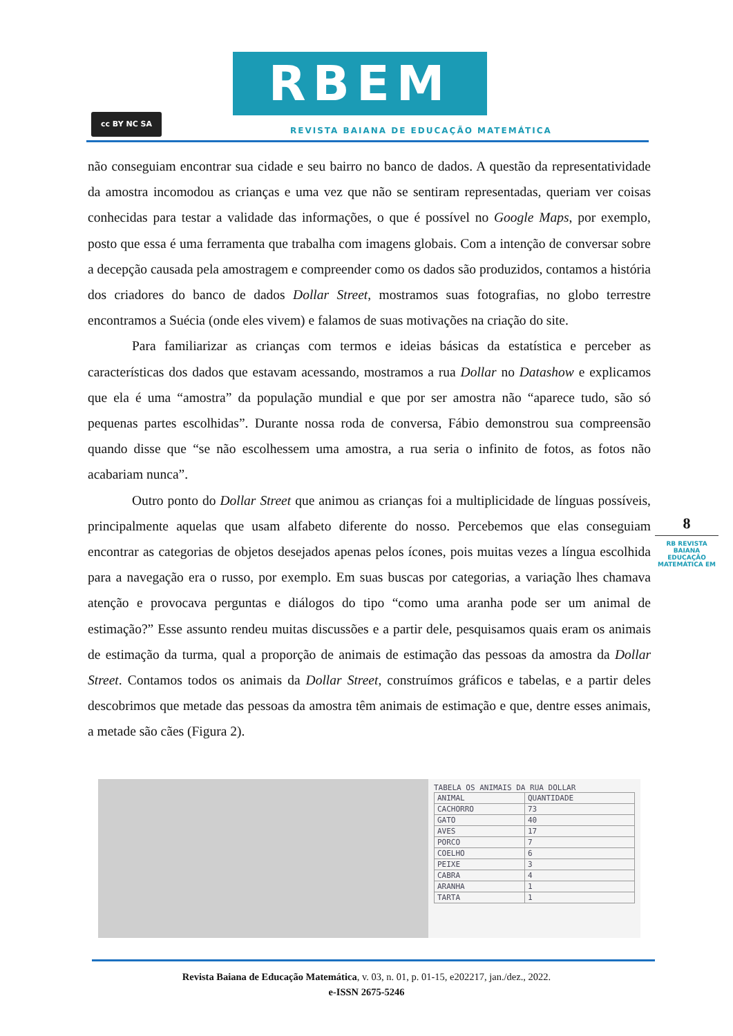cc BY NC SA
RBEM
REVISTA BAIANA DE EDUCAÇÃO MATEMÁTICA
não conseguiam encontrar sua cidade e seu bairro no banco de dados. A questão da representatividade da amostra incomodou as crianças e uma vez que não se sentiram representadas, queriam ver coisas conhecidas para testar a validade das informações, o que é possível no Google Maps, por exemplo, posto que essa é uma ferramenta que trabalha com imagens globais. Com a intenção de conversar sobre a decepção causada pela amostragem e compreender como os dados são produzidos, contamos a história dos criadores do banco de dados Dollar Street, mostramos suas fotografias, no globo terrestre encontramos a Suécia (onde eles vivem) e falamos de suas motivações na criação do site.
Para familiarizar as crianças com termos e ideias básicas da estatística e perceber as características dos dados que estavam acessando, mostramos a rua Dollar no Datashow e explicamos que ela é uma “amostra” da população mundial e que por ser amostra não “aparece tudo, são só pequenas partes escolhidas”. Durante nossa roda de conversa, Fábio demonstrou sua compreensão quando disse que “se não escolhessem uma amostra, a rua seria o infinito de fotos, as fotos não acabariam nunca”.
Outro ponto do Dollar Street que animou as crianças foi a multiplicidade de línguas possíveis, principalmente aquelas que usam alfabeto diferente do nosso. Percebemos que elas conseguiam encontrar as categorias de objetos desejados apenas pelos ícones, pois muitas vezes a língua escolhida para a navegação era o russo, por exemplo. Em suas buscas por categorias, a variação lhes chamava atenção e provocava perguntas e diálogos do tipo “como uma aranha pode ser um animal de estimação?” Esse assunto rendeu muitas discussões e a partir dele, pesquisamos quais eram os animais de estimação da turma, qual a proporção de animais de estimação das pessoas da amostra da Dollar Street. Contamos todos os animais da Dollar Street, construímos gráficos e tabelas, e a partir deles descobrimos que metade das pessoas da amostra têm animais de estimação e que, dentre esses animais, a metade são cães (Figura 2).
8
RB REVISTA BAIANA
EDUCAÇÃO MATEMÁTICA EM
TABELA OS ANIMAIS DA RUA DOLLAR
| ANIMAL | QUANTIDADE |
| CACHORRO | 73 |
| GATO | 40 |
| AVES | 17 |
| PORCO | 7 |
| COELHO | 6 |
| PEIXE | 3 |
| CABRA | 4 |
| ARANHA | 1 |
| TARTA | 1 |
Revista Baiana de Educação Matemática, v. 03, n. 01, p. 01-15, e202217, jan./dez., 2022.
e-ISSN 2675-5246